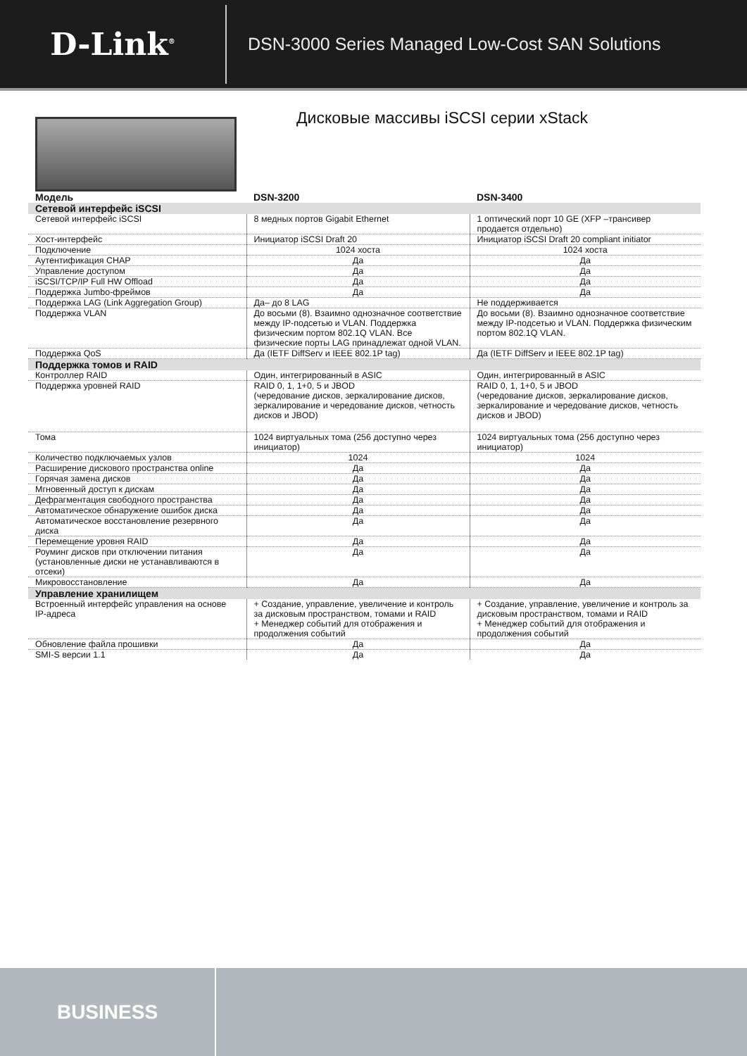D-Link<sup>®</sup>
DSN-3000 Series Managed Low-Cost SAN Solutions
Дисковые массивы iSCSI серии xStack
| Модель | DSN-3200 | DSN-3400 |
| --- | --- | --- |
| Сетевой интерфейс iSCSI | | |
| Сетевой интерфейс iSCSI | 8 медных портов Gigabit Ethernet | 1 оптический порт 10 GE (XFP –трансивер продается отдельно) |
| Хост-интерфейс | Инициатор iSCSI Draft 20 | Инициатор iSCSI Draft 20 compliant initiator |
| Подключение | 1024 хоста | 1024 хоста |
| Аутентификация CHAP | Да | Да |
| Управление доступом | Да | Да |
| iSCSI/TCP/IP Full HW Offload | Да | Да |
| Поддержка Jumbo-фреймов | Да | Да |
| Поддержка LAG (Link Aggregation Group) | Да– до 8 LAG | Не поддерживается |
| Поддержка VLAN | До восьми (8). Взаимно однозначное соответствие между IP-подсетью и VLAN. Поддержка физическим портом 802.1Q VLAN. Все физические порты LAG принадлежат одной VLAN. | До восьми (8). Взаимно однозначное соответствие между IP-подсетью и VLAN. Поддержка физическим портом 802.1Q VLAN. |
| Поддержка QoS | Да (IETF DiffServ и IEEE 802.1P tag) | Да (IETF DiffServ и IEEE 802.1P tag) |
| Поддержка томов и RAID | | |
| Контроллер RAID | Один, интегрированный в ASIC | Один, интегрированный в ASIC |
| Поддержка уровней RAID | RAID 0, 1, 1+0, 5 и JBOD (чередование дисков, зеркалирование дисков, зеркалирование и чередование дисков, четность дисков и JBOD) | RAID 0, 1, 1+0, 5 и JBOD (чередование дисков, зеркалирование дисков, зеркалирование и чередование дисков, четность дисков и JBOD) |
| Тома | 1024 виртуальных тома (256 доступно через инициатор) | 1024 виртуальных тома (256 доступно через инициатор) |
| Количество подключаемых узлов | 1024 | 1024 |
| Расширение дискового пространства online | Да | Да |
| Горячая замена дисков | Да | Да |
| Мгновенный доступ к дискам | Да | Да |
| Дефрагментация свободного пространства | Да | Да |
| Автоматическое обнаружение ошибок диска | Да | Да |
| Автоматическое восстановление резервного диска | Да | Да |
| Перемещение уровня RAID | Да | Да |
| Роуминг дисков при отключении питания (установленные диски не устанавливаются в отсеки) | Да | Да |
| Микровосстановление | Да | Да |
| Управление хранилищем | | |
| Встроенный интерфейс управления на основе IP-адреса | + Создание, управление, увеличение и контроль за дисковым пространством, томами и RAID + Менеджер событий для отображения и продолжения событий | + Создание, управление, увеличение и контроль за дисковым пространством, томами и RAID + Менеджер событий для отображения и продолжения событий |
| Обновление файла прошивки | Да | Да |
| SMI-S версии 1.1 | Да | Да |
BUSINESS